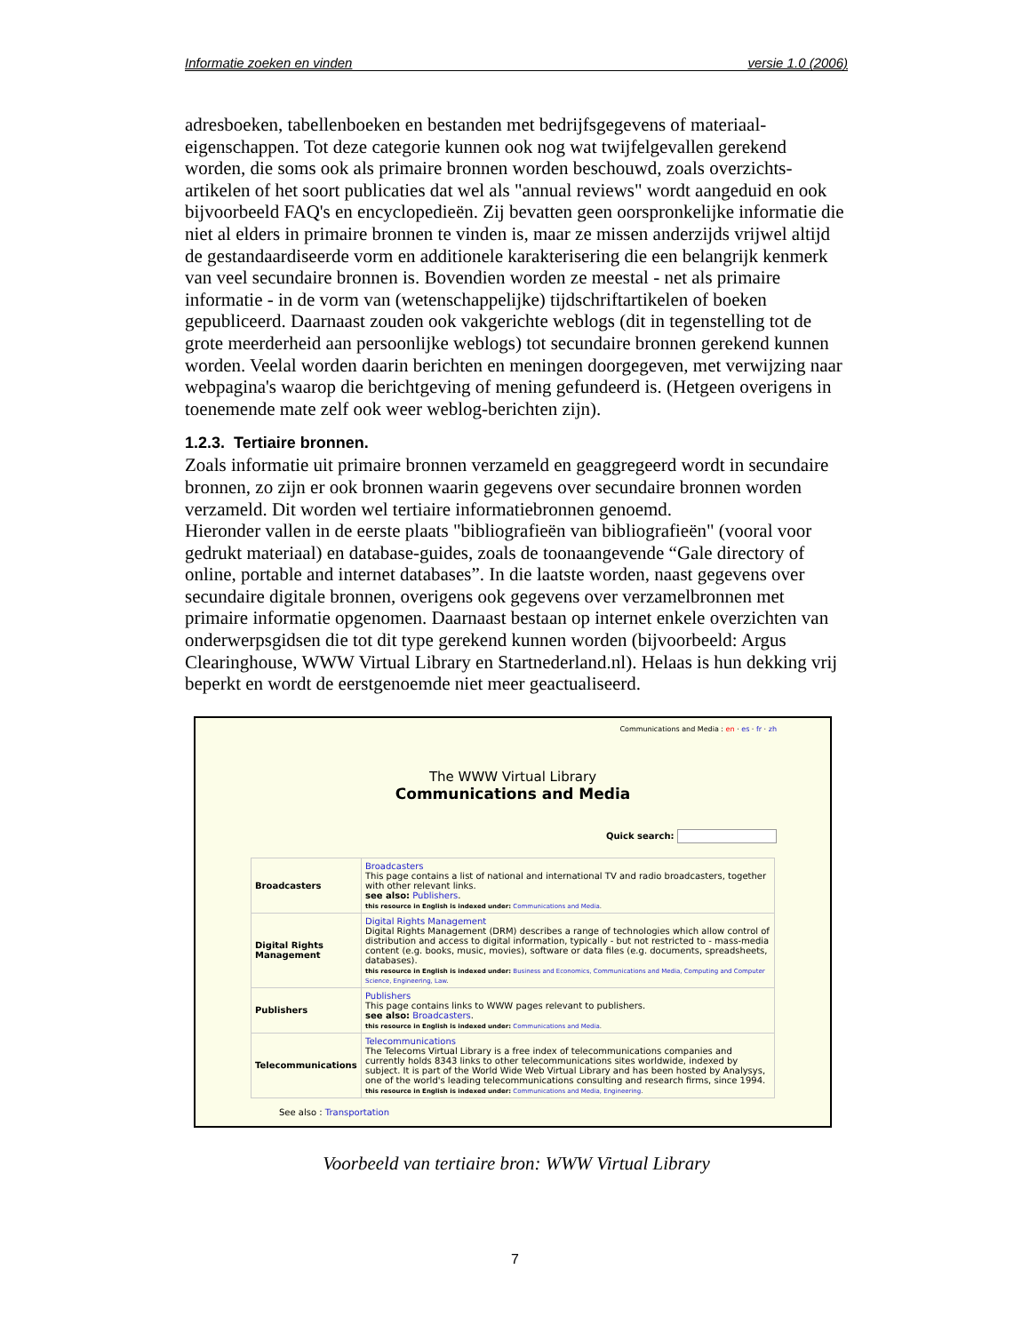Informatie zoeken en vinden versie 1.0 (2006)
adresboeken, tabellenboeken en bestanden met bedrijfsgegevens of materiaal-eigenschappen. Tot deze categorie kunnen ook nog wat twijfelgevallen gerekend worden, die soms ook als primaire bronnen worden beschouwd, zoals overzichts-artikelen of het soort publicaties dat wel als "annual reviews" wordt aangeduid en ook bijvoorbeeld FAQ's en encyclopedieën. Zij bevatten geen oorspronkelijke informatie die niet al elders in primaire bronnen te vinden is, maar ze missen anderzijds vrijwel altijd de gestandaardiseerde vorm en additionele karakterisering die een belangrijk kenmerk van veel secundaire bronnen is. Bovendien worden ze meestal - net als primaire informatie - in de vorm van (wetenschappelijke) tijdschriftartikelen of boeken gepubliceerd. Daarnaast zouden ook vakgerichte weblogs (dit in tegenstelling tot de grote meerderheid aan persoonlijke weblogs) tot secundaire bronnen gerekend kunnen worden. Veelal worden daarin berichten en meningen doorgegeven, met verwijzing naar webpagina's waarop die berichtgeving of mening gefundeerd is. (Hetgeen overigens in toenemende mate zelf ook weer weblog-berichten zijn).
1.2.3. Tertiaire bronnen.
Zoals informatie uit primaire bronnen verzameld en geaggregeerd wordt in secundaire bronnen, zo zijn er ook bronnen waarin gegevens over secundaire bronnen worden verzameld. Dit worden wel tertiaire informatiebronnen genoemd.
Hieronder vallen in de eerste plaats "bibliografieën van bibliografieën" (vooral voor gedrukt materiaal) en database-guides, zoals de toonaangevende “Gale directory of online, portable and internet databases”. In die laatste worden, naast gegevens over secundaire digitale bronnen, overigens ook gegevens over verzamelbronnen met primaire informatie opgenomen. Daarnaast bestaan op internet enkele overzichten van onderwerpsgidsen die tot dit type gerekend kunnen worden (bijvoorbeeld: Argus Clearinghouse, WWW Virtual Library en Startnederland.nl). Helaas is hun dekking vrij beperkt en wordt de eerstgenoemde niet meer geactualiseerd.
Communications and Media : en · es · fr · zh
The WWW Virtual Library
Communications and Media
Quick search:
| Broadcasters | Broadcasters This page contains a list of national and international TV and radio broadcasters, together with other relevant links. see also: Publishers . this resource in English is indexed under: Communications and Media . |
| Digital Rights Management | Digital Rights Management Digital Rights Management (DRM) describes a range of technologies which allow control of distribution and access to digital information, typically - but not restricted to - mass-media content (e.g. books, music, movies), software or data files (e.g. documents, spreadsheets, databases). this resource in English is indexed under: Business and Economics, Communications and Media, Computing and Computer Science, Engineering, Law . |
| Publishers | Publishers This page contains links to WWW pages relevant to publishers. see also: Broadcasters . this resource in English is indexed under: Communications and Media . |
| Telecommunications | Telecommunications The Telecoms Virtual Library is a free index of telecommunications companies and currently holds 8343 links to other telecommunications sites worldwide, indexed by subject. It is part of the World Wide Web Virtual Library and has been hosted by Analysys, one of the world's leading telecommunications consulting and research firms, since 1994. this resource in English is indexed under: Communications and Media, Engineering . |
See also : Transportation
Voorbeeld van tertiaire bron: WWW Virtual Library
7